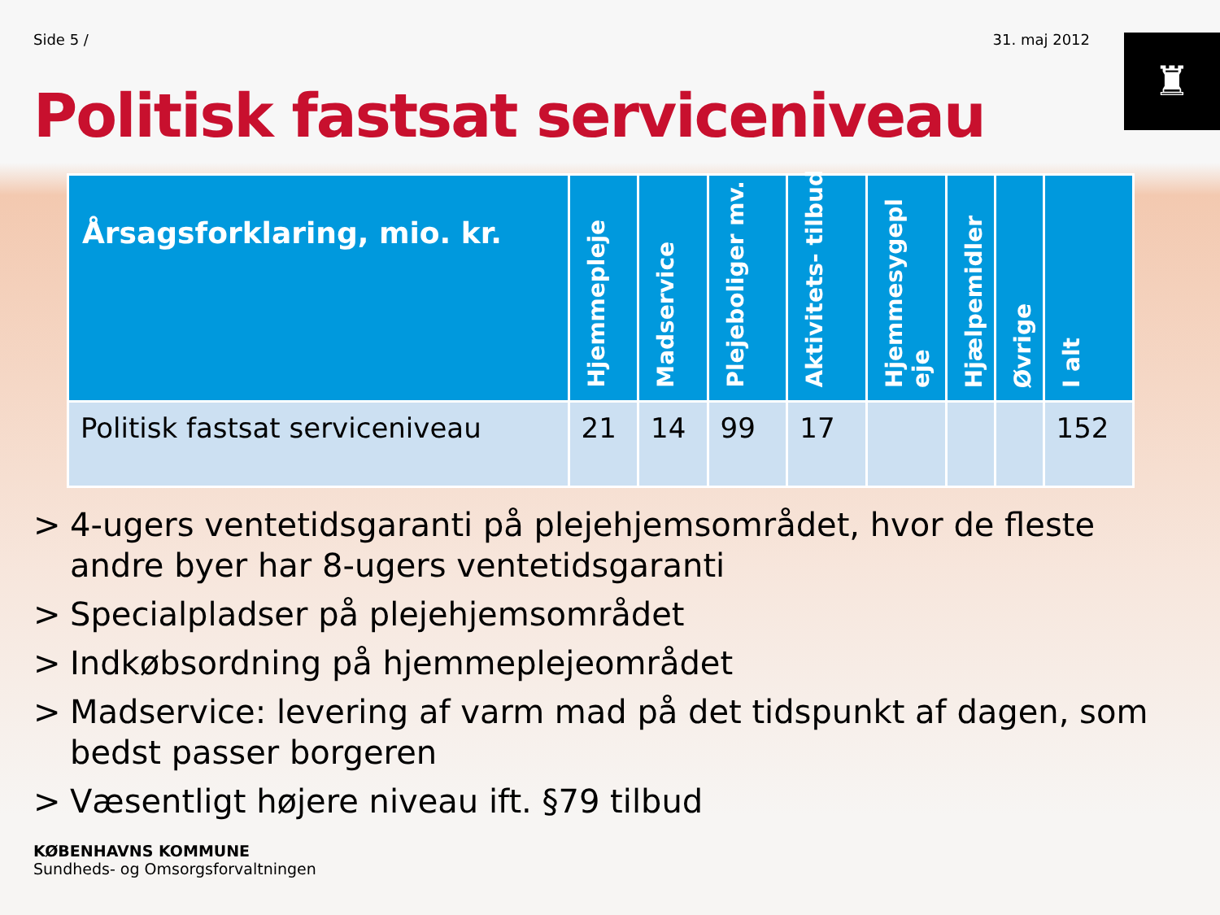Side 5 / 31. maj 2012
♜
Politisk fastsat serviceniveau
| Årsagsforklaring, mio. kr. | Hjemmepleje | Madservice | Plejeboliger mv. | Aktivitets- tilbud | Hjemmesygepl eje | Hjælpemidler | Øvrige | I alt |
| --- | --- | --- | --- | --- | --- | --- | --- | --- |
| Politisk fastsat serviceniveau | 21 | 14 | 99 | 17 | | | | 152 |
> 4-ugers ventetidsgaranti på plejehjemsområdet, hvor de fleste andre byer har 8-ugers ventetidsgaranti
> Specialpladser på plejehjemsområdet
> Indkøbsordning på hjemmeplejeområdet
> Madservice: levering af varm mad på det tidspunkt af dagen, som bedst passer borgeren
> Væsentligt højere niveau ift. §79 tilbud
KØBENHAVNS KOMMUNE
Sundheds- og Omsorgsforvaltningen